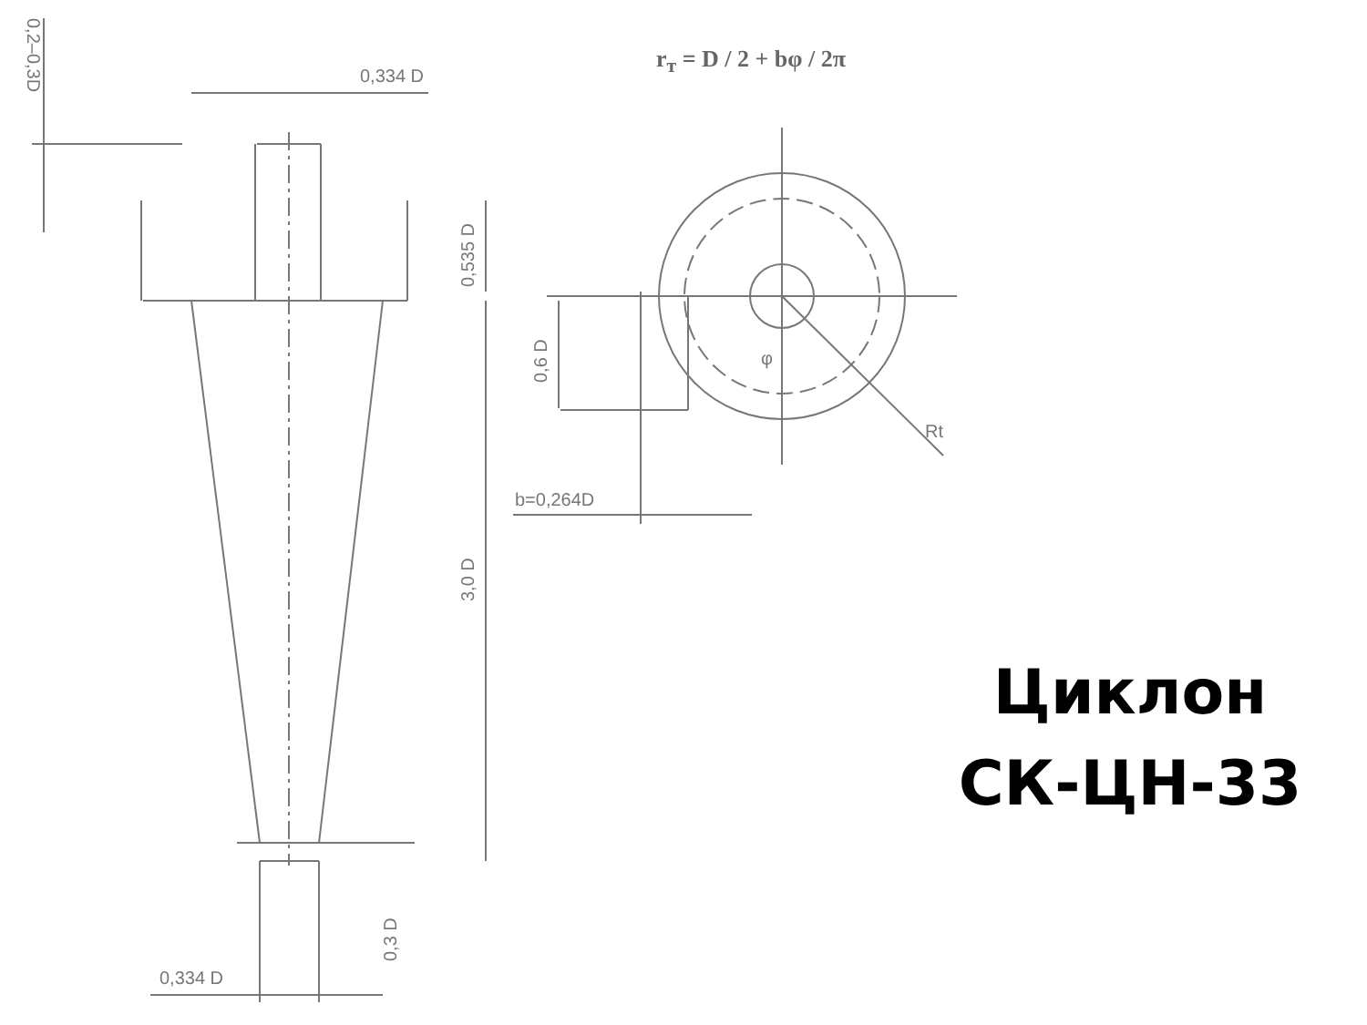0,334 D
0,334 D
b=0,264D
Rt
φ
0,2–0,3D
0,535 D
3,0 D
0,6 D
0,3 D
r<sub>т</sub> = D / 2 + bφ / 2π
Циклон
СК-ЦН-33